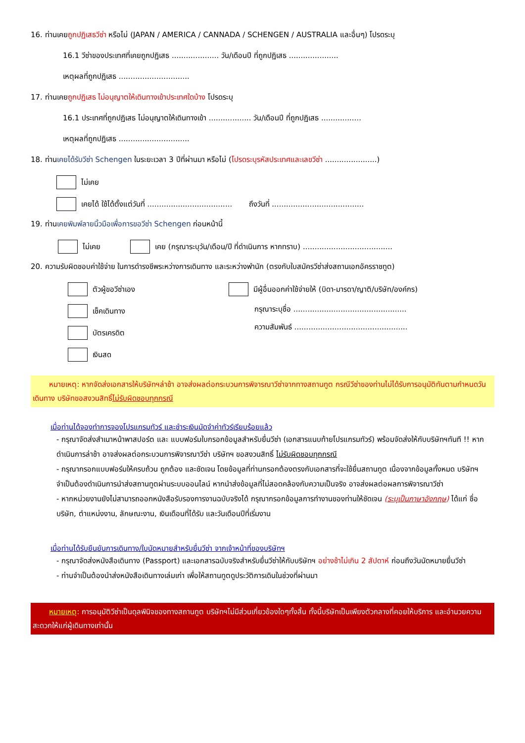16. ท่านเคยถูกปฏิเสธวีซ่า หรือไม่ (JAPAN / AMERICA / CANNADA / SCHENGEN / AUSTRALIA และอื่นๆ) โปรดระบุ
16.1 วีซ่าของประเทศที่เคยถูกปฏิเสธ .................... วัน/เดือนปี ที่ถูกปฏิเสธ .....................
เหตุผลที่ถูกปฏิเสธ ..............................
17. ท่านเคยถูกปฏิเสธ ไม่อนุญาตให้เดินทางเข้าประเทศใดบ้าง โปรดระบุ
16.1 ประเทศที่ถูกปฏิเสธ ไม่อนุญาตให้เดินทางเข้า .................. วัน/เดือนปี ที่ถูกปฏิเสธ .................
เหตุผลที่ถูกปฏิเสธ ..............................
18. ท่านเคยได้รับวีซ่า Schengen ในระยะเวลา 3 ปีที่ผ่านมา หรือไม่ (โปรดระบุรหัสประเทศและเลขวีซ่า ......................)
ไม่เคย
เคยได้ ใช้ได้ตั้งแต่วันที่ .................................... ถึงวันที่ .......................................
19. ท่านเคยพิมพ์ลายนิ้วมือเพื่อการขอวีซ่า Schengen ก่อนหน้านี้
ไม่เคย เคย (กรุณาระบุวัน/เดือน/ปี ที่ดำเนินการ หากทราบ) ......................................
20. ความรับผิดชอบค่าใช้จ่าย ในการดำรงชีพระหว่างการเดินทาง และระหว่างพำนัก (ตรงกับใบสมัครวีซ่าส่งสถานเอกอัครราชทูต)
ตัวผู้ขอวีซ่าเอง
เช็คเดินทาง
บัตรเครดิต
เงินสด
มีผู้อื่นออกค่าใช้จ่ายให้ (บิดา-มารดา/ญาติ/บริษัท/องค์กร)
กรุณาระบุชื่อ ................................................
ความสัมพันธ์ ................................................
หมายเหตุ: หากจัดส่งเอกสารให้บริษัทฯล่าช้า อาจส่งผลต่อกระบวนการพิจารณาวีซ่าจากทางสถานทูต กรณีวีซ่าของท่านไม่ได้รับการอนุมัติทันตามกำหนดวันเดินทาง บริษัทขอสงวนสิทธิ์ไม่รับผิดชอบทุกกรณี
เมื่อท่านได้จองทำการจองโปรแกรมทัวร์ และชำระเงินมัดจำค่าทัวร์เรียบร้อยแล้ว
- กรุณาจัดส่งสำเนาหน้าพาสปอร์ต และ แบบฟอร์มใบกรอกข้อมูลสำหรับยื่นวีซ่า (เอกสารแนบท้ายโปรแกรมทัวร์) พร้อมจัดส่งให้กับบริษัทฯทันที !! หากดำเนินการล่าช้า อาจส่งผลต่อกระบวนการพิจารณาวีซ่า บริษัทฯ ขอสงวนสิทธิ์ ไม่รับผิดชอบทุกกรณี
- กรุณากรอกแบบฟอร์มให้ครบถ้วน ถูกต้อง และชัดเจน โดยข้อมูลที่ท่านกรอกต้องตรงกับเอกสารที่จะใช้ยื่นสถานทูต เนื่องจากข้อมูลทั้งหมด บริษัทฯจำเป็นต้องดำเนินการนำส่งสถานทูตผ่านระบบออนไลน์ หากนำส่งข้อมูลที่ไม่สอดคล้องกับความเป็นจริง อาจส่งผลต่อผลการพิจารณาวีซ่า
- หากหน่วยงานยังไม่สามารถออกหนังสือรับรองการงานฉบับจริงได้ กรุณากรอกข้อมูลการทำงานของท่านให้ชัดเจน (ระบุเป็นภาษาอังกฤษ) ได้แก่ ชื่อบริษัท, ตำแหน่งงาน, ลักษณะงาน, เงินเดือนที่ได้รับ และวันเดือนปีที่เริ่มงาน
เมื่อท่านได้รับยืนยันการเดินทาง/ใบนัดหมายสำหรับยื่นวีซ่า จากเจ้าหน้าที่ของบริษัทฯ
- กรุณาจัดส่งหนังสือเดินทาง (Passport) และเอกสารฉบับจริงสำหรับยื่นวีซ่าให้กับบริษัทฯ อย่างช้าไม่เกิน 2 สัปดาห์ ก่อนถึงวันนัดหมายยื่นวีซ่า
- ท่านจำเป็นต้องนำส่งหนังสือเดินทางเล่มเก่า เพื่อให้สถานทูตดูประวัติการเดินในช่วงที่ผ่านมา
หมายเหตุ: การอนุมัติวีซ่าเป็นดุลพินิจของทางสถานทูต บริษัทฯไม่มีส่วนเกี่ยวข้องใดๆทั้งสิ้น ทั้งนี้บริษัทเป็นเพียงตัวกลางที่คอยให้บริการ และอำนวยความสะดวกให้แก่ผู้เดินทางเท่านั้น